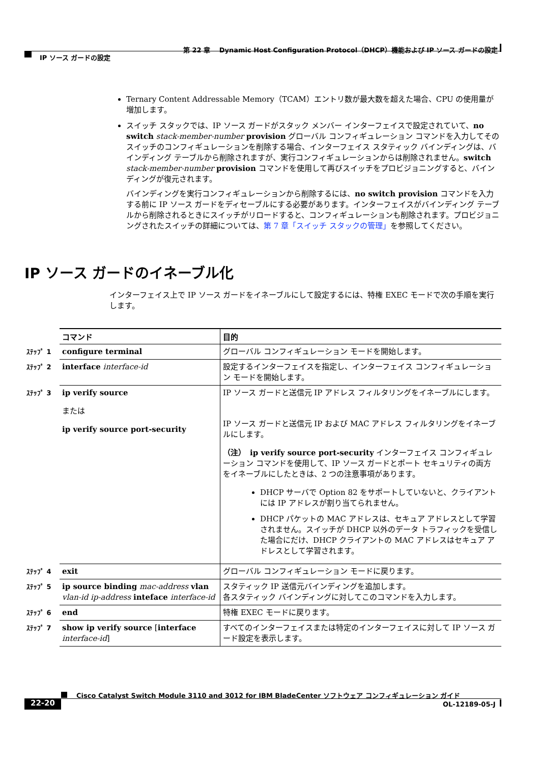第 22 章　 Dynamic Host Configuration Protocol（DHCP）機能および IP ソース ガードの設定
IP ソース ガードの設定
Ternary Content Addressable Memory（TCAM）エントリ数が最大数を超えた場合、CPU の使用量が増加します。
スイッチ スタックでは、IP ソース ガードがスタック メンバー インターフェイスで設定されていて、no switch stack-member-number provision グローバル コンフィギュレーション コマンドを入力してそのスイッチのコンフィギュレーションを削除する場合、インターフェイス スタティック バインディングは、バインディング テーブルから削除されますが、実行コンフィギュレーションからは削除されません。switch stack-member-number provision コマンドを使用して再びスイッチをプロビジョニングすると、バインディングが復元されます。
バインディングを実行コンフィギュレーションから削除するには、no switch provision コマンドを入力する前に IP ソース ガードをディセーブルにする必要があります。インターフェイスがバインディング テーブルから削除されるときにスイッチがリロードすると、コンフィギュレーションも削除されます。プロビジョニングされたスイッチの詳細については、第 7 章「スイッチ スタックの管理」を参照してください。
IP ソース ガードのイネーブル化
インターフェイス上で IP ソース ガードをイネーブルにして設定するには、特権 EXEC モードで次の手順を実行します。
| | コマンド | 目的 |
| ｽﾃｯﾌﾟ 1 | configure terminal | グローバル コンフィギュレーション モードを開始します。 |
| ｽﾃｯﾌﾟ 2 | interface interface-id | 設定するインターフェイスを指定し、インターフェイス コンフィギュレーション モードを開始します。 |
| ｽﾃｯﾌﾟ 3 | ip verify source または ip verify source port-security | IP ソース ガードと送信元 IP アドレス フィルタリングをイネーブルにします。 IP ソース ガードと送信元 IP および MAC アドレス フィルタリングをイネーブルにします。 （注） ip verify source port-security インターフェイス コンフィギュレーション コマンドを使用して、IP ソース ガードとポート セキュリティの両方をイネーブルにしたときは、2 つの注意事項があります。 DHCP サーバで Option 82 をサポートしていないと、クライアントには IP アドレスが割り当てられません。 DHCP パケットの MAC アドレスは、セキュア アドレスとして学習されません。スイッチが DHCP 以外のデータ トラフィックを受信した場合にだけ、DHCP クライアントの MAC アドレスはセキュア アドレスとして学習されます。 |
| ｽﾃｯﾌﾟ 4 | exit | グローバル コンフィギュレーション モードに戻ります。 |
| ｽﾃｯﾌﾟ 5 | ip source binding mac-address vlan vlan-id ip-address inteface interface-id | スタティック IP 送信元バインディングを追加します。 各スタティック バインディングに対してこのコマンドを入力します。 |
| ｽﾃｯﾌﾟ 6 | end | 特権 EXEC モードに戻ります。 |
| ｽﾃｯﾌﾟ 7 | show ip verify source [ interface interface-id ] | すべてのインターフェイスまたは特定のインターフェイスに対して IP ソース ガード設定を表示します。 |
Cisco Catalyst Switch Module 3110 and 3012 for IBM BladeCenter ソフトウェア コンフィギュレーション ガイド
22-20 OL-12189-05-J